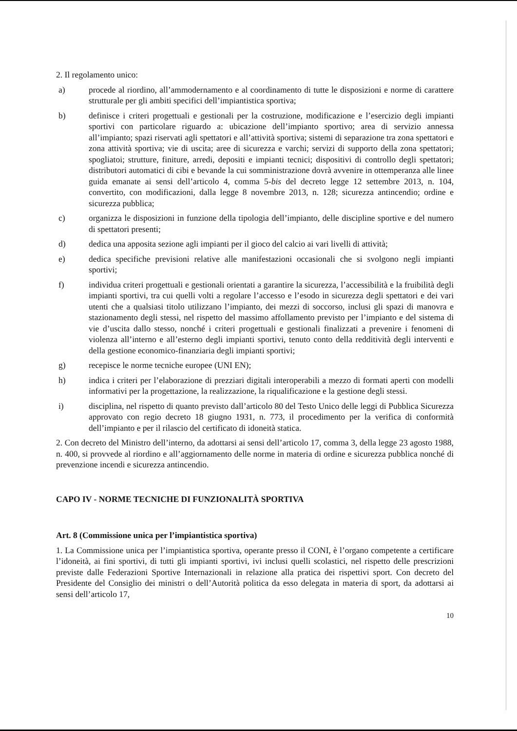2. Il regolamento unico:
a) procede al riordino, all’ammodernamento e al coordinamento di tutte le disposizioni e norme di carattere strutturale per gli ambiti specifici dell’impiantistica sportiva;
b) definisce i criteri progettuali e gestionali per la costruzione, modificazione e l’esercizio degli impianti sportivi con particolare riguardo a: ubicazione dell’impianto sportivo; area di servizio annessa all’impianto; spazi riservati agli spettatori e all’attività sportiva; sistemi di separazione tra zona spettatori e zona attività sportiva; vie di uscita; aree di sicurezza e varchi; servizi di supporto della zona spettatori; spogliatoi; strutture, finiture, arredi, depositi e impianti tecnici; dispositivi di controllo degli spettatori; distributori automatici di cibi e bevande la cui somministrazione dovrà avvenire in ottemperanza alle linee guida emanate ai sensi dell’articolo 4, comma 5-bis del decreto legge 12 settembre 2013, n. 104, convertito, con modificazioni, dalla legge 8 novembre 2013, n. 128; sicurezza antincendio; ordine e sicurezza pubblica;
c) organizza le disposizioni in funzione della tipologia dell’impianto, delle discipline sportive e del numero di spettatori presenti;
d) dedica una apposita sezione agli impianti per il gioco del calcio ai vari livelli di attività;
e) dedica specifiche previsioni relative alle manifestazioni occasionali che si svolgono negli impianti sportivi;
f) individua criteri progettuali e gestionali orientati a garantire la sicurezza, l’accessibilità e la fruibilità degli impianti sportivi, tra cui quelli volti a regolare l’accesso e l’esodo in sicurezza degli spettatori e dei vari utenti che a qualsiasi titolo utilizzano l’impianto, dei mezzi di soccorso, inclusi gli spazi di manovra e stazionamento degli stessi, nel rispetto del massimo affollamento previsto per l’impianto e del sistema di vie d’uscita dallo stesso, nonché i criteri progettuali e gestionali finalizzati a prevenire i fenomeni di violenza all’interno e all’esterno degli impianti sportivi, tenuto conto della redditività degli interventi e della gestione economico-finanziaria degli impianti sportivi;
g) recepisce le norme tecniche europee (UNI EN);
h) indica i criteri per l’elaborazione di prezziari digitali interoperabili a mezzo di formati aperti con modelli informativi per la progettazione, la realizzazione, la riqualificazione e la gestione degli stessi.
i) disciplina, nel rispetto di quanto previsto dall’articolo 80 del Testo Unico delle leggi di Pubblica Sicurezza approvato con regio decreto 18 giugno 1931, n. 773, il procedimento per la verifica di conformità dell’impianto e per il rilascio del certificato di idoneità statica.
2. Con decreto del Ministro dell’interno, da adottarsi ai sensi dell’articolo 17, comma 3, della legge 23 agosto 1988, n. 400, si provvede al riordino e all’aggiornamento delle norme in materia di ordine e sicurezza pubblica nonché di prevenzione incendi e sicurezza antincendio.
CAPO IV - NORME TECNICHE DI FUNZIONALITÀ SPORTIVA
Art. 8 (Commissione unica per l’impiantistica sportiva)
1. La Commissione unica per l’impiantistica sportiva, operante presso il CONI, è l’organo competente a certificare l’idoneità, ai fini sportivi, di tutti gli impianti sportivi, ivi inclusi quelli scolastici, nel rispetto delle prescrizioni previste dalle Federazioni Sportive Internazionali in relazione alla pratica dei rispettivi sport. Con decreto del Presidente del Consiglio dei ministri o dell’Autorità politica da esso delegata in materia di sport, da adottarsi ai sensi dell’articolo 17,
10